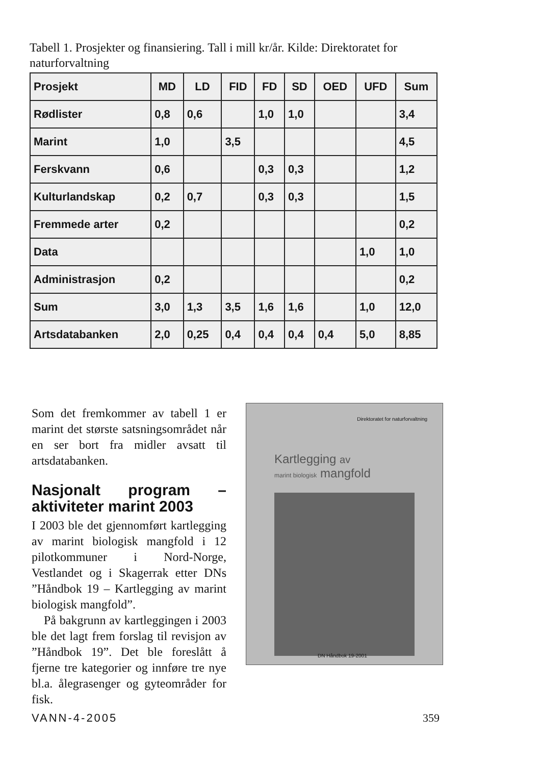Tabell 1. Prosjekter og finansiering. Tall i mill kr/år. Kilde: Direktoratet for naturforvaltning
| Prosjekt | MD | LD | FID | FD | SD | OED | UFD | Sum |
| --- | --- | --- | --- | --- | --- | --- | --- | --- |
| Rødlister | 0,8 | 0,6 | | 1,0 | 1,0 | | | 3,4 |
| Marint | 1,0 | | 3,5 | | | | | 4,5 |
| Ferskvann | 0,6 | | | 0,3 | 0,3 | | | 1,2 |
| Kulturlandskap | 0,2 | 0,7 | | 0,3 | 0,3 | | | 1,5 |
| Fremmede arter | 0,2 | | | | | | | 0,2 |
| Data | | | | | | | 1,0 | 1,0 |
| Administrasjon | 0,2 | | | | | | | 0,2 |
| Sum | 3,0 | 1,3 | 3,5 | 1,6 | 1,6 | | 1,0 | 12,0 |
| Artsdatabanken | 2,0 | 0,25 | 0,4 | 0,4 | 0,4 | 0,4 | 5,0 | 8,85 |
Som det fremkommer av tabell 1 er marint det største satsningsområdet når en ser bort fra midler avsatt til artsdatabanken.
Nasjonalt program – aktiviteter marint 2003
I 2003 ble det gjennomført kartlegging av marint biologisk mangfold i 12 pilotkommuner i Nord-Norge, Vestlandet og i Skagerrak etter DNs ”Håndbok 19 – Kartlegging av marint biologisk mangfold”.
På bakgrunn av kartleggingen i 2003 ble det lagt frem forslag til revisjon av ”Håndbok 19”. Det ble foreslått å fjerne tre kategorier og innføre tre nye bl.a. ålegrasenger og gyteområder for fisk.
Direktoratet for naturforvaltning
Kartlegging av
marint biologisk mangfold
DN Håndbok 19-2001
VANN-4-2005 359